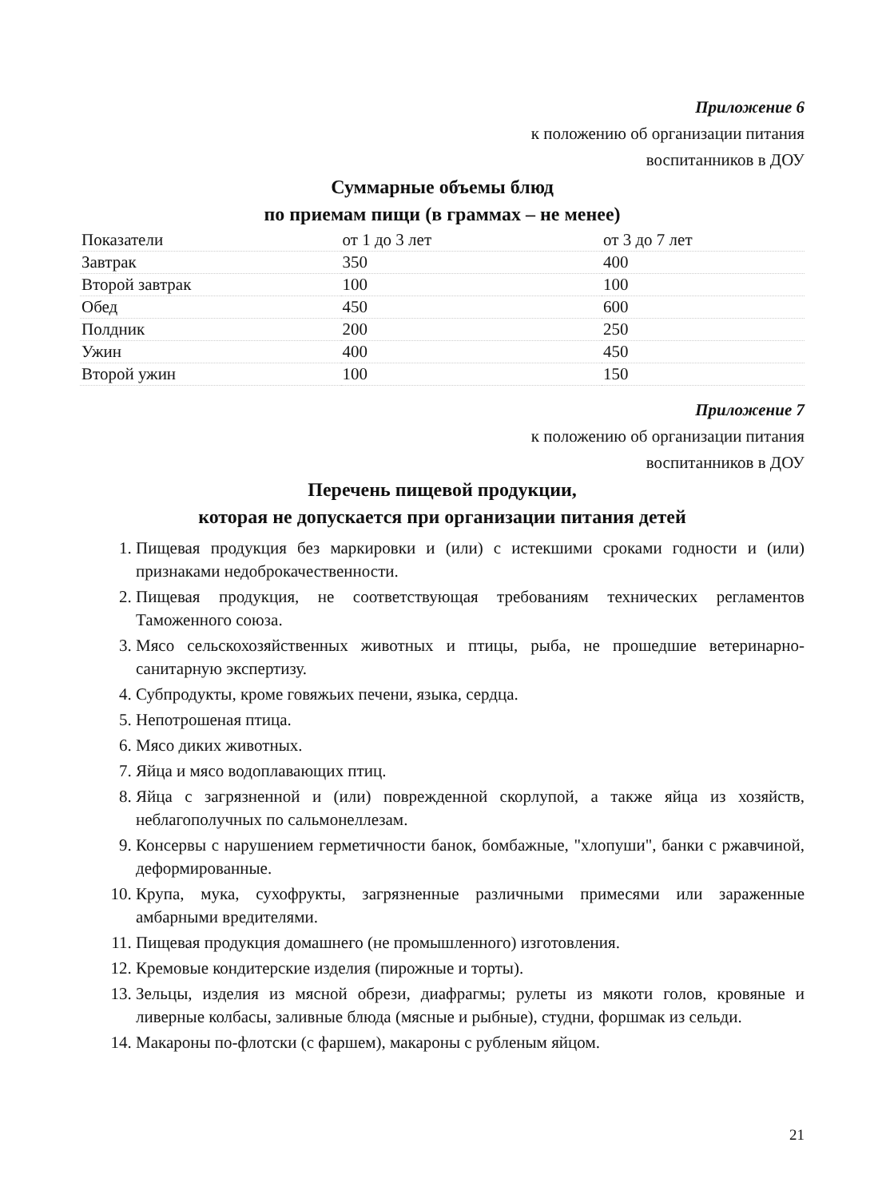Приложение 6
к положению об организации питания
воспитанников в ДОУ
Суммарные объемы блюд
по приемам пищи (в граммах – не менее)
| Показатели | от 1 до 3 лет | от 3 до 7 лет |
| Завтрак | 350 | 400 |
| Второй завтрак | 100 | 100 |
| Обед | 450 | 600 |
| Полдник | 200 | 250 |
| Ужин | 400 | 450 |
| Второй ужин | 100 | 150 |
Приложение 7
к положению об организации питания
воспитанников в ДОУ
Перечень пищевой продукции,
которая не допускается при организации питания детей
1. Пищевая продукция без маркировки и (или) с истекшими сроками годности и (или) признаками недоброкачественности.
2. Пищевая продукция, не соответствующая требованиям технических регламентов Таможенного союза.
3. Мясо сельскохозяйственных животных и птицы, рыба, не прошедшие ветеринарно-санитарную экспертизу.
4. Субпродукты, кроме говяжьих печени, языка, сердца.
5. Непотрошеная птица.
6. Мясо диких животных.
7. Яйца и мясо водоплавающих птиц.
8. Яйца с загрязненной и (или) поврежденной скорлупой, а также яйца из хозяйств, неблагополучных по сальмонеллезам.
9. Консервы с нарушением герметичности банок, бомбажные, "хлопуши", банки с ржавчиной, деформированные.
10. Крупа, мука, сухофрукты, загрязненные различными примесями или зараженные амбарными вредителями.
11. Пищевая продукция домашнего (не промышленного) изготовления.
12. Кремовые кондитерские изделия (пирожные и торты).
13. Зельцы, изделия из мясной обрези, диафрагмы; рулеты из мякоти голов, кровяные и ливерные колбасы, заливные блюда (мясные и рыбные), студни, форшмак из сельди.
14. Макароны по-флотски (с фаршем), макароны с рубленым яйцом.
21